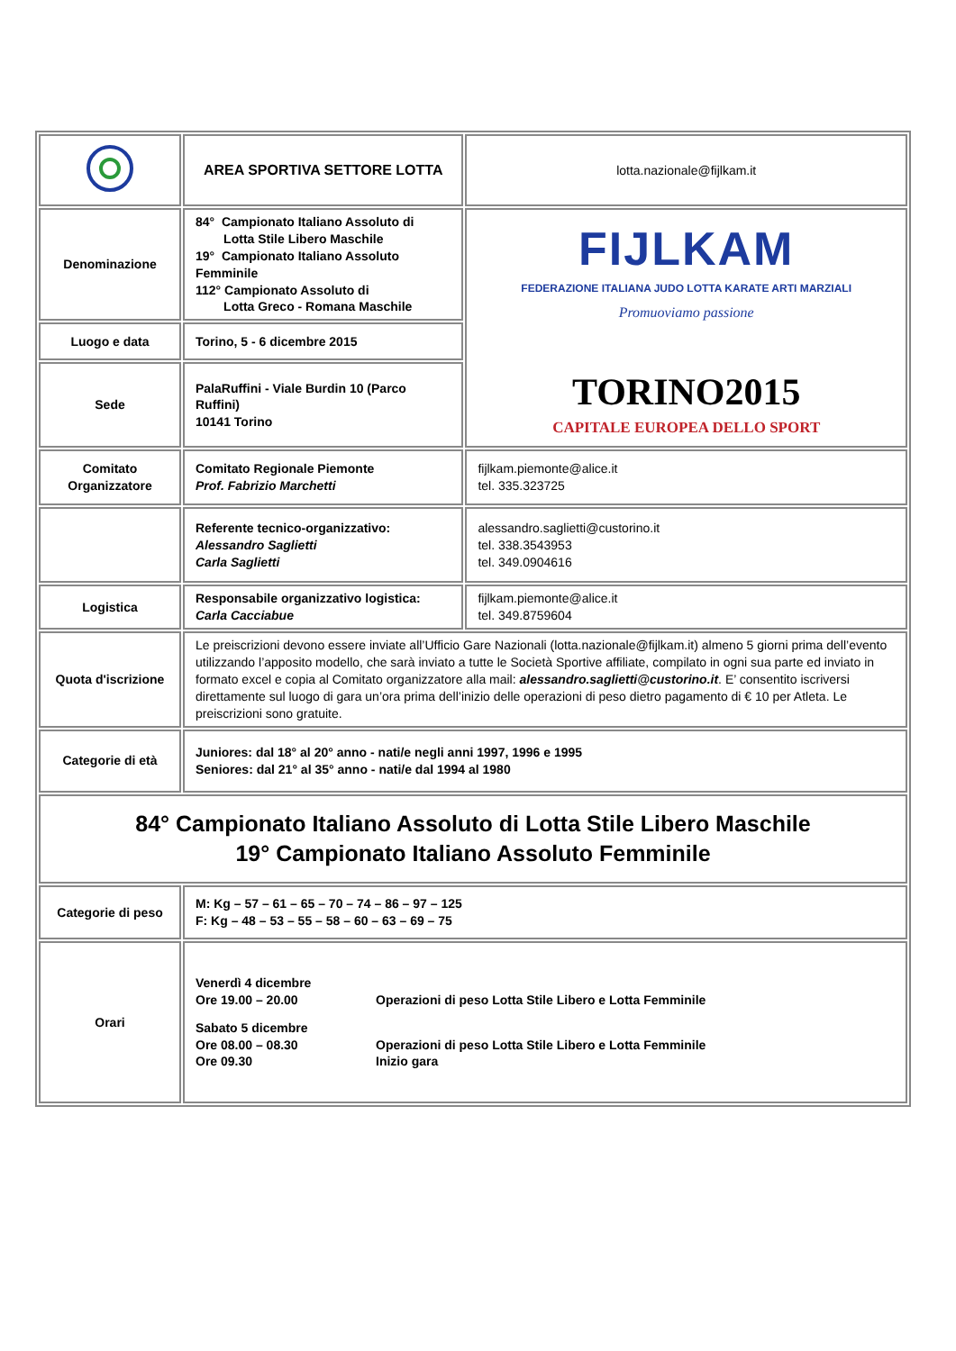| | AREA SPORTIVA SETTORE LOTTA | lotta.nazionale@fijlkam.it |
| Denominazione | 84° Campionato Italiano Assoluto di Lotta Stile Libero Maschile 19° Campionato Italiano Assoluto Femminile 112° Campionato Assoluto di Lotta Greco - Romana Maschile | FIJLKAM FEDERAZIONE ITALIANA JUDO LOTTA KARATE ARTI MARZIALI Promuoviamo passione TORINO2015 CAPITALE EUROPEA DELLO SPORT |
| Luogo e data | Torino, 5 - 6 dicembre 2015 | |
| Sede | PalaRuffini - Viale Burdin 10 (Parco Ruffini) 10141 Torino | |
| Comitato Organizzatore | Comitato Regionale Piemonte Prof. Fabrizio Marchetti | fijlkam.piemonte@alice.it tel. 335.323725 |
| | Referente tecnico-organizzativo: Alessandro Saglietti Carla Saglietti | alessandro.saglietti@custorino.it tel. 338.3543953 tel. 349.0904616 |
| Logistica | Responsabile organizzativo logistica: Carla Cacciabue | fijlkam.piemonte@alice.it tel. 349.8759604 |
| Quota d'iscrizione | Le preiscrizioni devono essere inviate all’Ufficio Gare Nazionali (lotta.nazionale@fijlkam.it) almeno 5 giorni prima dell’evento utilizzando l’apposito modello, che sarà inviato a tutte le Società Sportive affiliate, compilato in ogni sua parte ed inviato in formato excel e copia al Comitato organizzatore alla mail: alessandro.saglietti@custorino.it . E’ consentito iscriversi direttamente sul luogo di gara un’ora prima dell’inizio delle operazioni di peso dietro pagamento di € 10 per Atleta. Le preiscrizioni sono gratuite. | |
| Categorie di età | Juniores: dal 18° al 20° anno - nati/e negli anni 1997, 1996 e 1995 Seniores: dal 21° al 35° anno - nati/e dal 1994 al 1980 | |
| 84° Campionato Italiano Assoluto di Lotta Stile Libero Maschile 19° Campionato Italiano Assoluto Femminile | | |
| Categorie di peso | M: Kg – 57 – 61 – 65 – 70 – 74 – 86 – 97 – 125 F: Kg – 48 – 53 – 55 – 58 – 60 – 63 – 69 – 75 | |
| Orari | / Venerdì 4 dicembre / / / Ore 19.00 – 20.00 / Operazioni di peso Lotta Stile Libero e Lotta Femminile / / Sabato 5 dicembre / / / Ore 08.00 – 08.30 / Operazioni di peso Lotta Stile Libero e Lotta Femminile / / Ore 09.30 / Inizio gara / | |